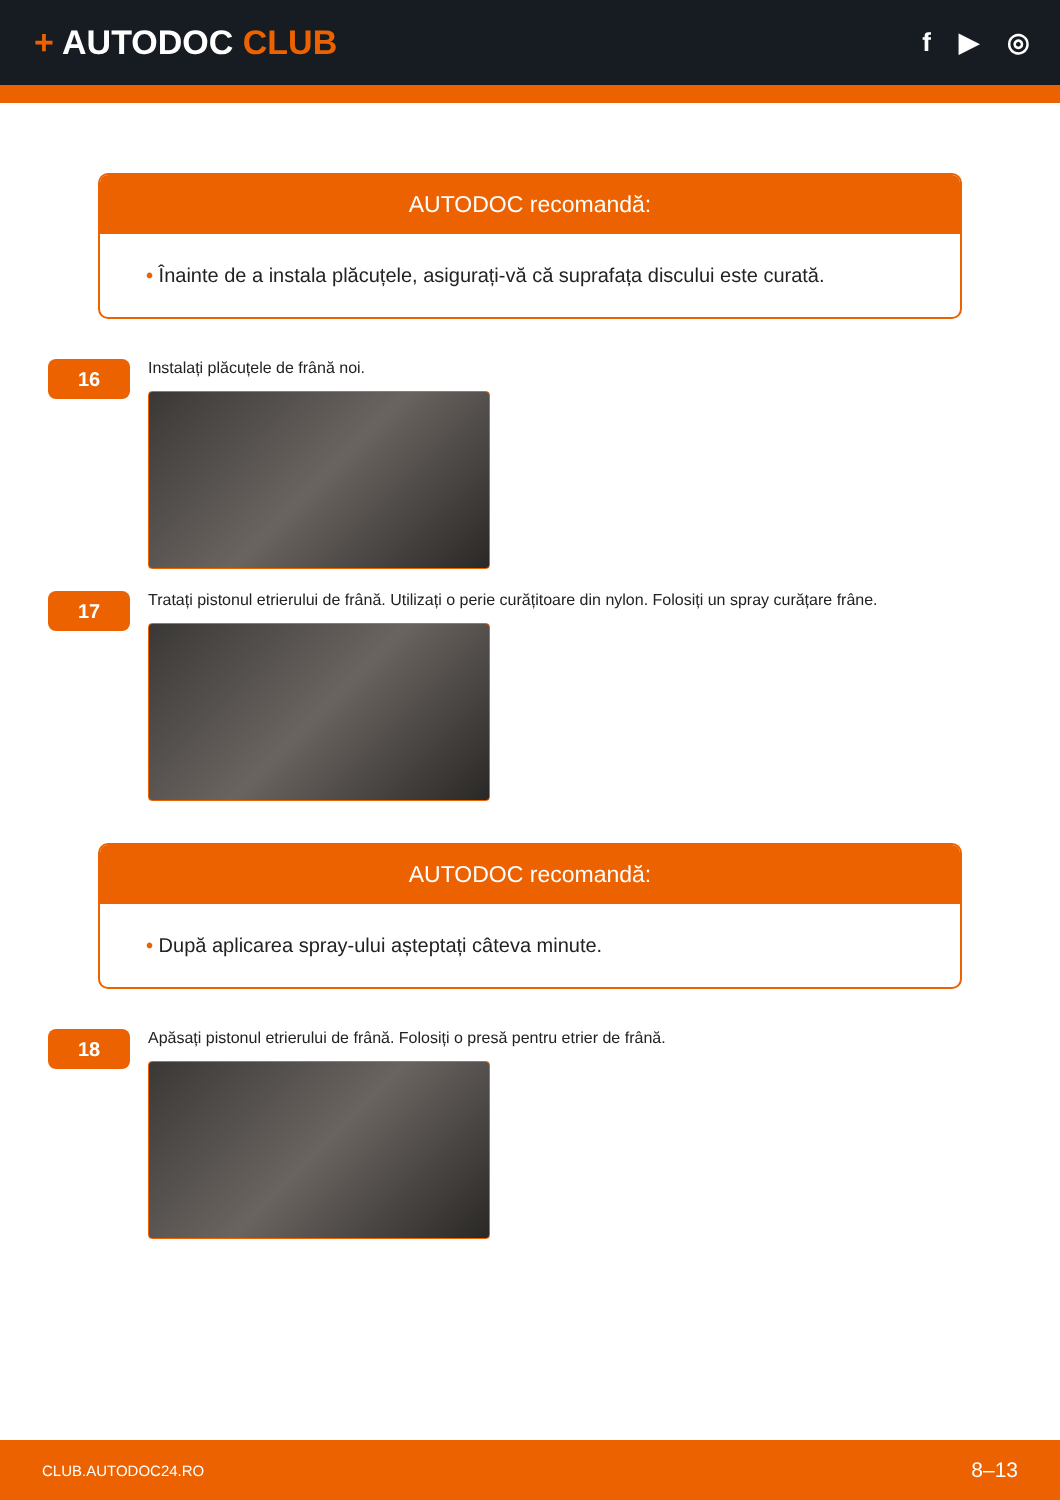+ AUTODOC CLUB
f ▶ ◎
AUTODOC recomandă:
• Înainte de a instala plăcuțele, asigurați-vă că suprafața discului este curată.
16
Instalați plăcuțele de frână noi.
17
Tratați pistonul etrierului de frână. Utilizați o perie curățitoare din nylon. Folosiți un spray curățare frâne.
AUTODOC recomandă:
• După aplicarea spray-ului așteptați câteva minute.
18
Apăsați pistonul etrierului de frână. Folosiți o presă pentru etrier de frână.
CLUB.AUTODOC24.RO 8–13